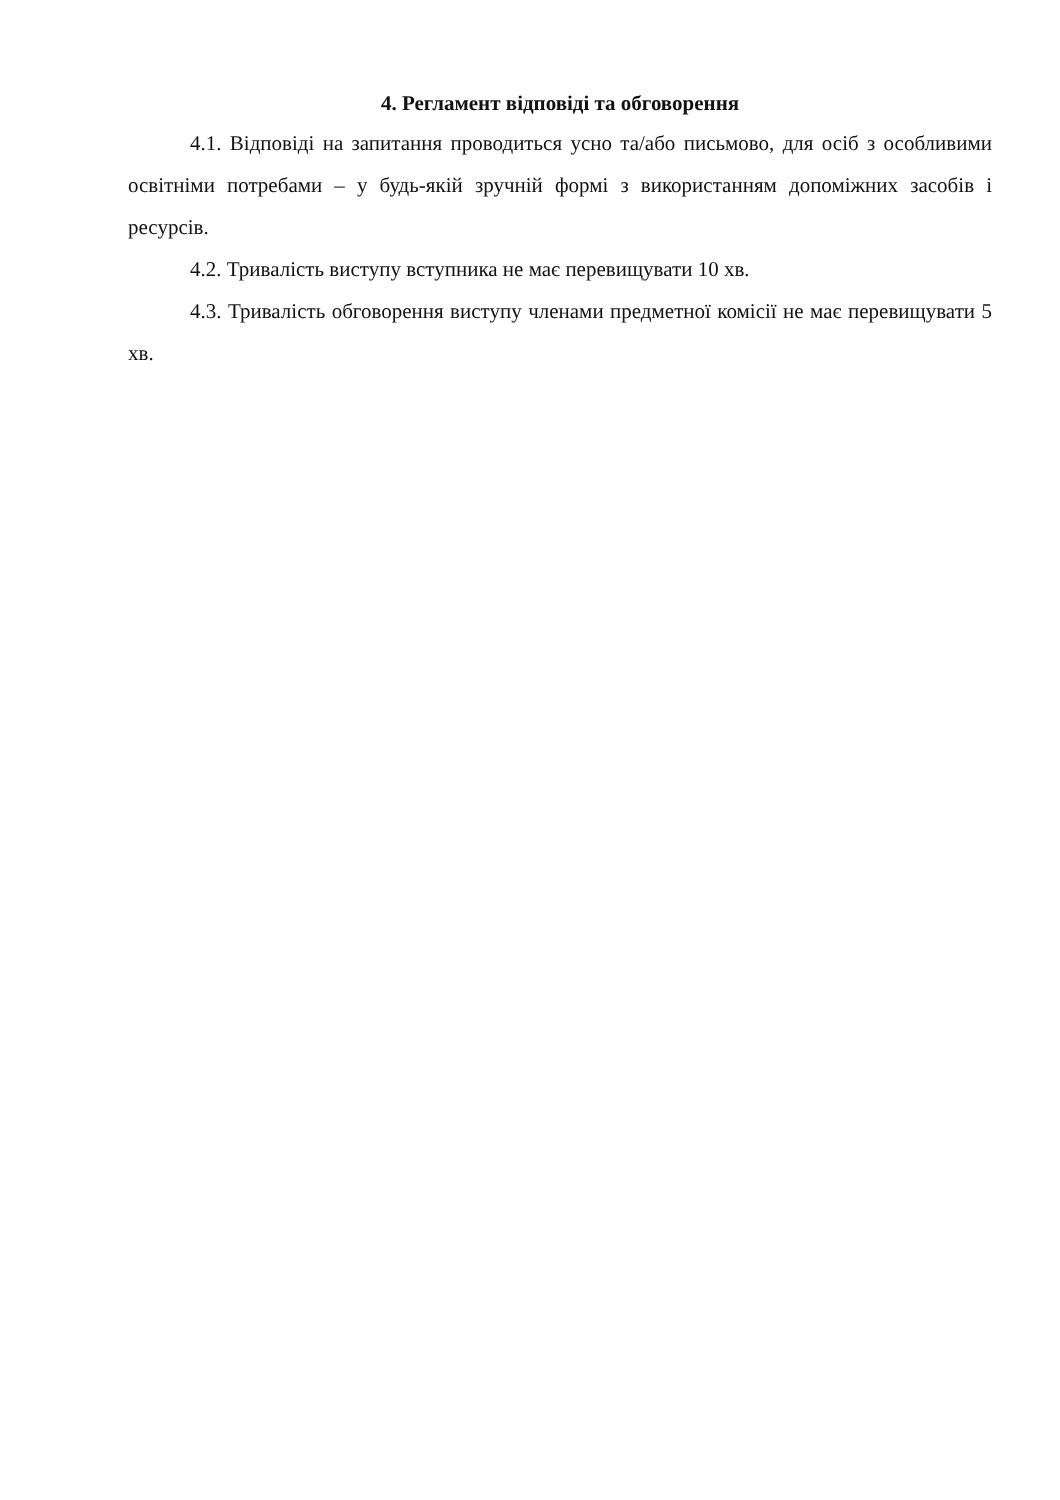4. Регламент відповіді та обговорення
4.1. Відповіді на запитання проводиться усно та/або письмово, для осіб з особливими освітніми потребами – у будь-якій зручній формі з використанням допоміжних засобів і ресурсів.
4.2. Тривалість виступу вступника не має перевищувати 10 хв.
4.3. Тривалість обговорення виступу членами предметної комісії не має перевищувати 5 хв.